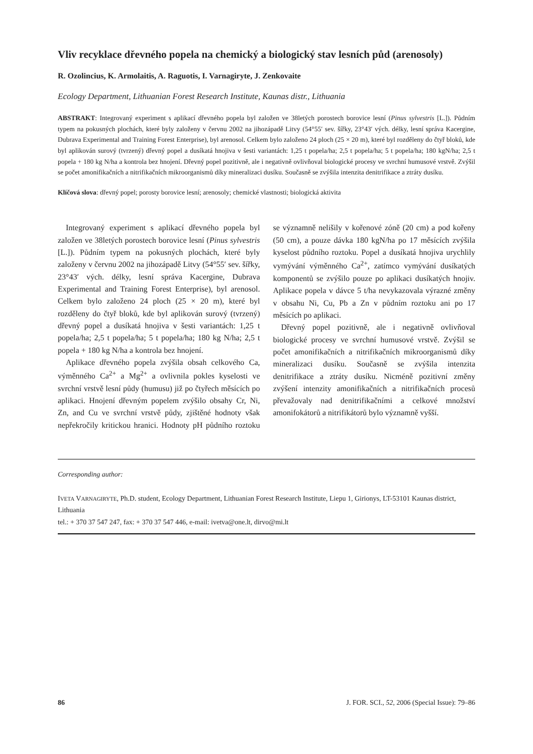Vliv recyklace dřevného popela na chemický a biologický stav lesních půd (arenosoly)
R. Ozolincius, K. Armolaitis, A. Raguotis, I. Varnagiryte, J. Zenkovaite
Ecology Department, Lithuanian Forest Research Institute, Kaunas distr., Lithuania
ABSTRAKT: Integrovaný experiment s aplikací dřevného popela byl založen ve 38letých porostech borovice lesní (Pinus sylvestris [L.]). Půdním typem na pokusných plochách, které byly založeny v červnu 2002 na jihozápadě Litvy (54°55′ sev. šířky, 23°43′ vých. délky, lesní správa Kacergine, Dubrava Experimental and Training Forest Enterprise), byl arenosol. Celkem bylo založeno 24 ploch (25 × 20 m), které byl rozděleny do čtyř bloků, kde byl aplikován surový (tvrzený) dřevný popel a dusíkatá hnojiva v šesti variantách: 1,25 t popela/ha; 2,5 t popela/ha; 5 t popela/ha; 180 kgN/ha; 2,5 t popela + 180 kg N/ha a kontrola bez hnojení. Dřevný popel pozitivně, ale i negativně ovlivňoval biologické procesy ve svrchní humusové vrstvě. Zvýšil se počet amonifikačních a nitrifikačních mikroorganismů díky mineralizaci dusíku. Současně se zvýšila intenzita denitrifikace a ztráty dusíku.
Klíčová slova: dřevný popel; porosty borovice lesní; arenosoly; chemické vlastnosti; biologická aktivita
Integrovaný experiment s aplikací dřevného popela byl založen ve 38letých porostech borovice lesní (Pinus sylvestris [L.]). Půdním typem na pokusných plochách, které byly založeny v červnu 2002 na jihozápadě Litvy (54°55′ sev. šířky, 23°43′ vých. délky, lesní správa Kacergine, Dubrava Experimental and Training Forest Enterprise), byl arenosol. Celkem bylo založeno 24 ploch (25 × 20 m), které byl rozděleny do čtyř bloků, kde byl aplikován surový (tvrzený) dřevný popel a dusíkatá hnojiva v šesti variantách: 1,25 t popela/ha; 2,5 t popela/ha; 5 t popela/ha; 180 kg N/ha; 2,5 t popela + 180 kg N/ha a kontrola bez hnojení.
Aplikace dřevného popela zvýšila obsah celkového Ca, výměnného Ca<sup>2+</sup> a Mg<sup>2+</sup> a ovlivnila pokles kyselosti ve svrchní vrstvě lesní půdy (humusu) již po čtyřech měsících po aplikaci. Hnojení dřevným popelem zvýšilo obsahy Cr, Ni, Zn, and Cu ve svrchní vrstvě půdy, zjištěné hodnoty však nepřekročily kritickou hranici. Hodnoty pH půdního roztoku se významně nelišily v kořenové zóně (20 cm) a pod kořeny (50 cm), a pouze dávka 180 kgN/ha po 17 měsících zvýšila kyselost půdního roztoku. Popel a dusíkatá hnojiva urychlily vymývání výměnného Ca<sup>2+</sup>, zatímco vymývání dusíkatých komponentů se zvýšilo pouze po aplikaci dusíkatých hnojiv. Aplikace popela v dávce 5 t/ha nevykazovala výrazné změny v obsahu Ni, Cu, Pb a Zn v půdním roztoku ani po 17 měsících po aplikaci.
Dřevný popel pozitivně, ale i negativně ovlivňoval biologické procesy ve svrchní humusové vrstvě. Zvýšil se počet amonifikačních a nitrifikačních mikroorganismů díky mineralizaci dusíku. Současně se zvýšila intenzita denitrifikace a ztráty dusíku. Nicméně pozitivní změny zvýšení intenzity amonifikačních a nitrifikačních procesů převažovaly nad denitrifikačními a celkové množství amonifokátorů a nitrifikátorů bylo významně vyšší.
Corresponding author:
IVETA VARNAGIRYTE, Ph.D. student, Ecology Department, Lithuanian Forest Research Institute, Liepu 1, Girionys, LT-53101 Kaunas district, Lithuania
tel.: + 370 37 547 247, fax: + 370 37 547 446, e-mail: ivetva@one.lt, dirvo@mi.lt
86 J. FOR. SCI., 52, 2006 (Special Issue): 79–86